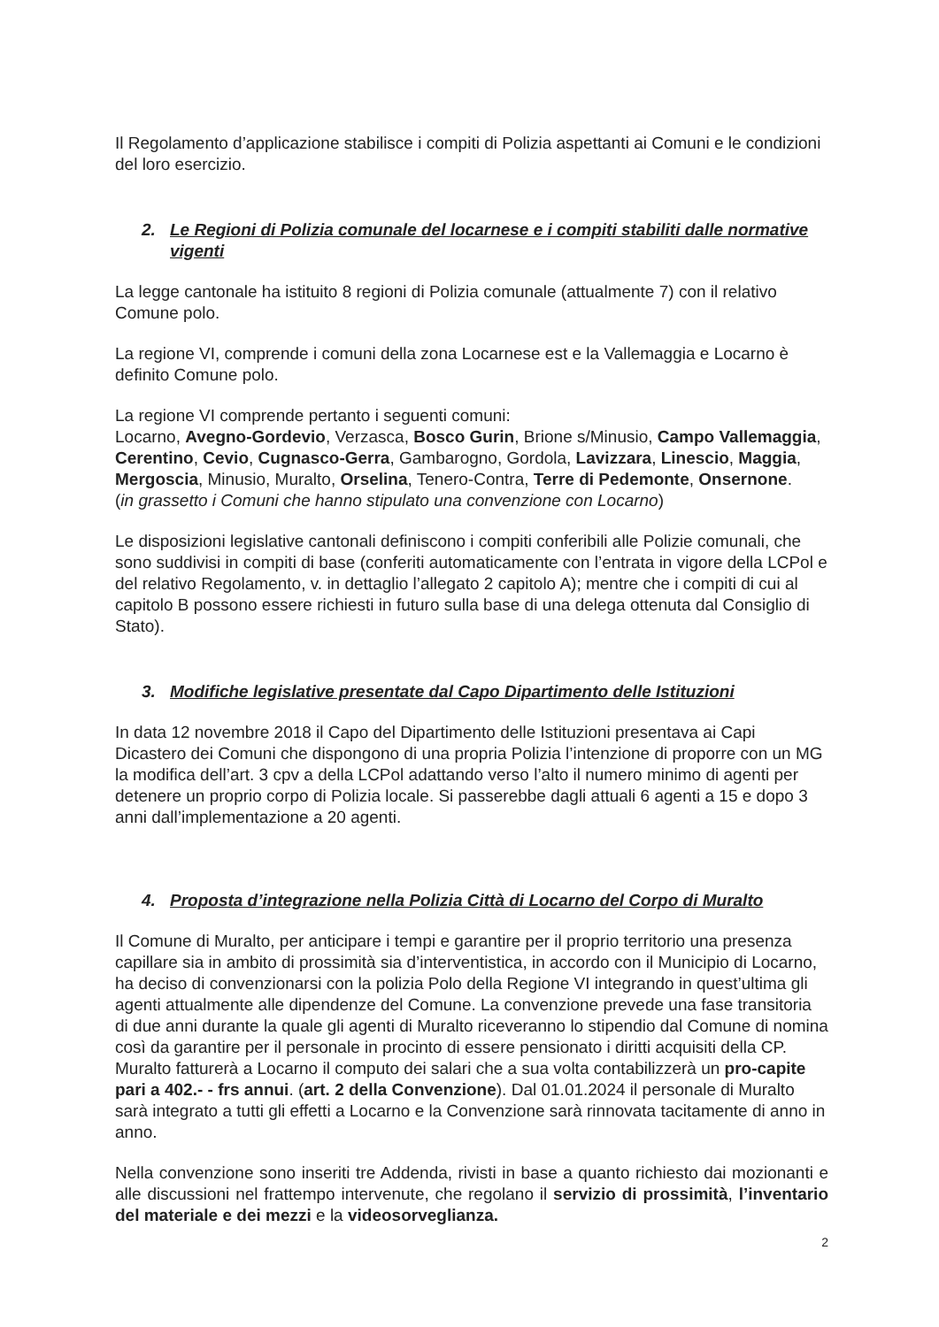Il Regolamento d’applicazione stabilisce i compiti di Polizia aspettanti ai Comuni e le condizioni del loro esercizio.
2. Le Regioni di Polizia comunale del locarnese e i compiti stabiliti dalle normative vigenti
La legge cantonale ha istituito 8 regioni di Polizia comunale (attualmente 7) con il relativo Comune polo.
La regione VI, comprende i comuni della zona Locarnese est e la Vallemaggia e Locarno è definito Comune polo.
La regione VI comprende pertanto i seguenti comuni:
Locarno, Avegno-Gordevio, Verzasca, Bosco Gurin, Brione s/Minusio, Campo Vallemaggia, Cerentino, Cevio, Cugnasco-Gerra, Gambarogno, Gordola, Lavizzara, Linescio, Maggia, Mergoscia, Minusio, Muralto, Orselina, Tenero-Contra, Terre di Pedemonte, Onsernone.
(in grassetto i Comuni che hanno stipulato una convenzione con Locarno)
Le disposizioni legislative cantonali definiscono i compiti conferibili alle Polizie comunali, che sono suddivisi in compiti di base (conferiti automaticamente con l’entrata in vigore della LCPol e del relativo Regolamento, v. in dettaglio l’allegato 2 capitolo A); mentre che i compiti di cui al capitolo B possono essere richiesti in futuro sulla base di una delega ottenuta dal Consiglio di Stato).
3. Modifiche legislative presentate dal Capo Dipartimento delle Istituzioni
In data 12 novembre 2018 il Capo del Dipartimento delle Istituzioni presentava ai Capi Dicastero dei Comuni che dispongono di una propria Polizia l’intenzione di proporre con un MG la modifica dell’art. 3 cpv a della LCPol adattando verso l’alto il numero minimo di agenti per detenere un proprio corpo di Polizia locale. Si passerebbe dagli attuali 6 agenti a 15 e dopo 3 anni dall’implementazione a 20 agenti.
4. Proposta d’integrazione nella Polizia Città di Locarno del Corpo di Muralto
Il Comune di Muralto, per anticipare i tempi e garantire per il proprio territorio una presenza capillare sia in ambito di prossimità sia d’interventistica, in accordo con il Municipio di Locarno, ha deciso di convenzionarsi con la polizia Polo della Regione VI integrando in quest’ultima gli agenti attualmente alle dipendenze del Comune. La convenzione prevede una fase transitoria di due anni durante la quale gli agenti di Muralto riceveranno lo stipendio dal Comune di nomina così da garantire per il personale in procinto di essere pensionato i diritti acquisiti della CP. Muralto fatturerà a Locarno il computo dei salari che a sua volta contabilizzerà un pro-capite pari a 402.- - frs annui. (art. 2 della Convenzione). Dal 01.01.2024 il personale di Muralto sarà integrato a tutti gli effetti a Locarno e la Convenzione sarà rinnovata tacitamente di anno in anno.
Nella convenzione sono inseriti tre Addenda, rivisti in base a quanto richiesto dai mozionanti e alle discussioni nel frattempo intervenute, che regolano il servizio di prossimità, l’inventario del materiale e dei mezzi e la videosorveglianza.
2